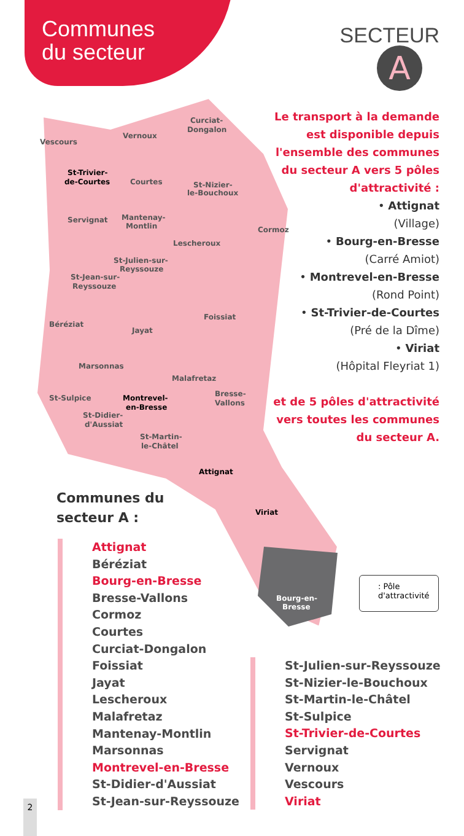Communes
du secteur
SECTEUR
A
Vescours
Vernoux
Curciat-
Dongalon
St-Trivier-
de-Courtes
Courtes
St-Nizier-
le-Bouchoux
Servignat
Mantenay-
Montlin
Cormoz
Lescheroux
St-Julien-sur-
Reyssouze
St-Jean-sur-
Reyssouze
Foissiat
Béréziat
Jayat
Marsonnas
Malafretaz
St-Sulpice
Montrevel-
en-Bresse
Bresse-
Vallons
St-Didier-
d'Aussiat
St-Martin-
le-Châtel
Attignat
Viriat
Bourg-en-
Bresse
Le transport à la demande est disponible depuis l'ensemble des communes du secteur A vers 5 pôles d'attractivité :
• Attignat
(Village)
• Bourg-en-Bresse
(Carré Amiot)
• Montrevel-en-Bresse
(Rond Point)
• St-Trivier-de-Courtes
(Pré de la Dîme)
• Viriat
(Hôpital Fleyriat 1)
et de 5 pôles d'attractivité vers toutes les communes du secteur A.
Communes du
secteur A :
Attignat
Béréziat
Bourg-en-Bresse
Bresse-Vallons
Cormoz
Courtes
Curciat-Dongalon
Foissiat
Jayat
Lescheroux
Malafretaz
Mantenay-Montlin
Marsonnas
Montrevel-en-Bresse
St-Didier-d'Aussiat
St-Jean-sur-Reyssouze
St-Julien-sur-Reyssouze
St-Nizier-le-Bouchoux
St-Martin-le-Châtel
St-Sulpice
St-Trivier-de-Courtes
Servignat
Vernoux
Vescours
Viriat
: Pôle
d'attractivité
2